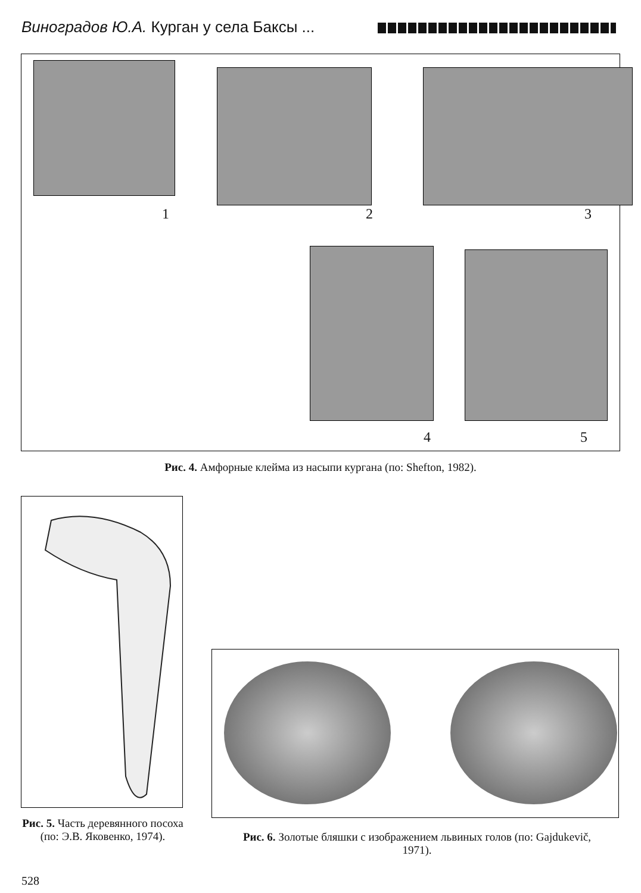Виноградов Ю.А. Курган у села Баксы ...
1 2 3
4 5
Рис. 4. Амфорные клейма из насыпи кургана (по: Shefton, 1982).
Рис. 5. Часть деревянного посоха (по: Э.В. Яковенко, 1974).
Рис. 6. Золотые бляшки с изображением львиных голов (по: Gajdukevič, 1971).
528